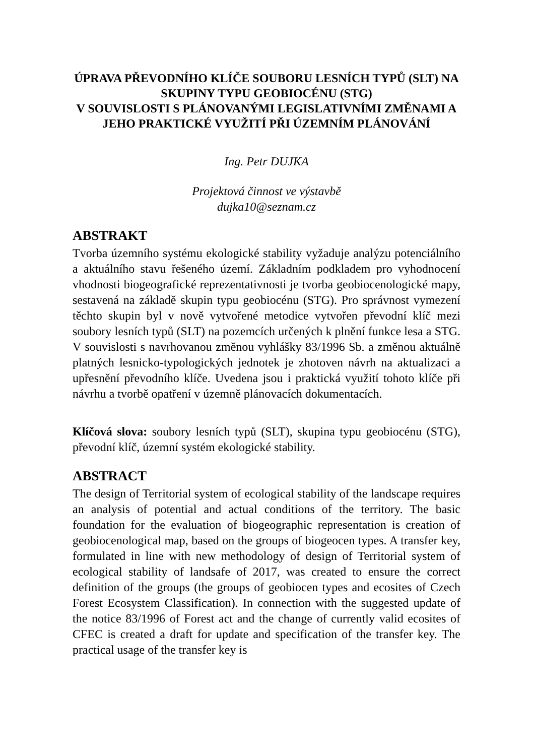ÚPRAVA PŘEVODNÍHO KLÍČE SOUBORU LESNÍCH TYPŮ (SLT) NA SKUPINY TYPU GEOBIOCÉNU (STG)
V SOUVISLOSTI S PLÁNOVANÝMI LEGISLATIVNÍMI ZMĚNAMI A JEHO PRAKTICKÉ VYUŽITÍ PŘI ÚZEMNÍM PLÁNOVÁNÍ
Ing. Petr DUJKA
Projektová činnost ve výstavbě
dujka10@seznam.cz
ABSTRAKT
Tvorba územního systému ekologické stability vyžaduje analýzu potenciálního a aktuálního stavu řešeného území. Základním podkladem pro vyhodnocení vhodnosti biogeografické reprezentativnosti je tvorba geobiocenologické mapy, sestavená na základě skupin typu geobiocénu (STG). Pro správnost vymezení těchto skupin byl v nově vytvořené metodice vytvořen převodní klíč mezi soubory lesních typů (SLT) na pozemcích určených k plnění funkce lesa a STG. V souvislosti s navrhovanou změnou vyhlášky 83/1996 Sb. a změnou aktuálně platných lesnicko-typologických jednotek je zhotoven návrh na aktualizaci a upřesnění převodního klíče. Uvedena jsou i praktická využití tohoto klíče při návrhu a tvorbě opatření v územně plánovacích dokumentacích.
Klíčová slova: soubory lesních typů (SLT), skupina typu geobiocénu (STG), převodní klíč, územní systém ekologické stability.
ABSTRACT
The design of Territorial system of ecological stability of the landscape requires an analysis of potential and actual conditions of the territory. The basic foundation for the evaluation of biogeographic representation is creation of geobiocenological map, based on the groups of biogeocen types. A transfer key, formulated in line with new methodology of design of Territorial system of ecological stability of landsafe of 2017, was created to ensure the correct definition of the groups (the groups of geobiocen types and ecosites of Czech Forest Ecosystem Classification). In connection with the suggested update of the notice 83/1996 of Forest act and the change of currently valid ecosites of CFEC is created a draft for update and specification of the transfer key. The practical usage of the transfer key is